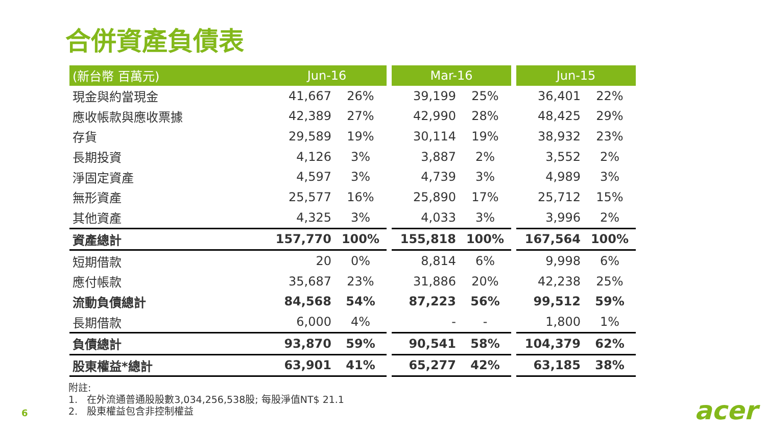合併資產負債表
| (新台幣 百萬元) | Jun-16 | | | Mar-16 | | | Jun-15 | |
| 現金與約當現金 | 41,667 | 26% | | 39,199 | 25% | | 36,401 | 22% |
| 應收帳款與應收票據 | 42,389 | 27% | | 42,990 | 28% | | 48,425 | 29% |
| 存貨 | 29,589 | 19% | | 30,114 | 19% | | 38,932 | 23% |
| 長期投資 | 4,126 | 3% | | 3,887 | 2% | | 3,552 | 2% |
| 淨固定資產 | 4,597 | 3% | | 4,739 | 3% | | 4,989 | 3% |
| 無形資產 | 25,577 | 16% | | 25,890 | 17% | | 25,712 | 15% |
| 其他資產 | 4,325 | 3% | | 4,033 | 3% | | 3,996 | 2% |
| 資產總計 | 157,770 | 100% | | 155,818 | 100% | | 167,564 | 100% |
| 短期借款 | 20 | 0% | | 8,814 | 6% | | 9,998 | 6% |
| 應付帳款 | 35,687 | 23% | | 31,886 | 20% | | 42,238 | 25% |
| 流動負債總計 | 84,568 | 54% | | 87,223 | 56% | | 99,512 | 59% |
| 長期借款 | 6,000 | 4% | | - | - | | 1,800 | 1% |
| 負債總計 | 93,870 | 59% | | 90,541 | 58% | | 104,379 | 62% |
| 股東權益*總計 | 63,901 | 41% | | 65,277 | 42% | | 63,185 | 38% |
附註:
1. 在外流通普通股股數3,034,256,538股; 每股淨值NT$ 21.1
2. 股東權益包含非控制權益
6 acer